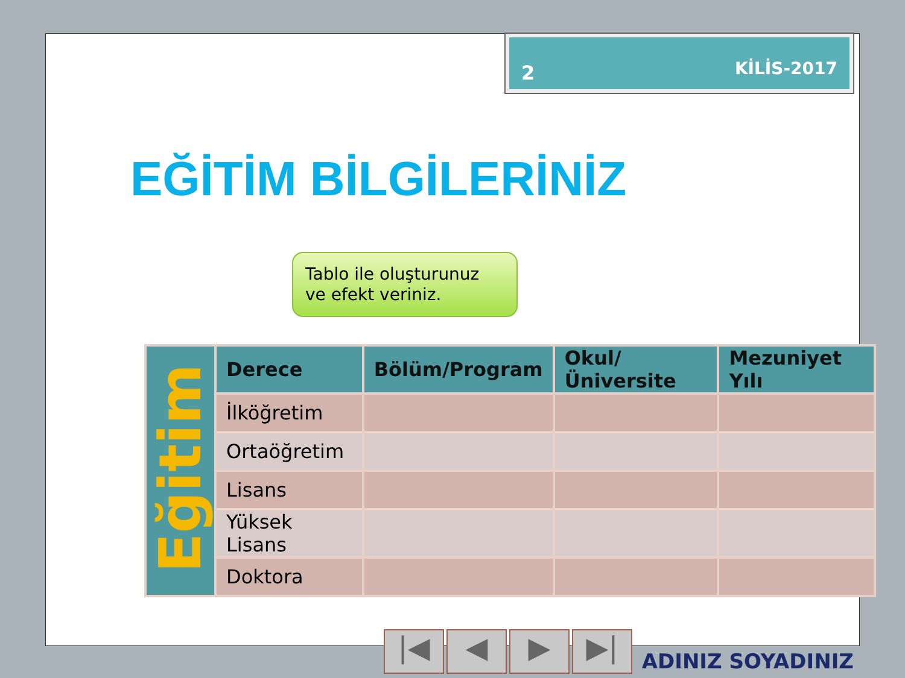2 KİLİS-2017
EĞİTİM BİLGİLERİNİZ
Tablo ile oluşturunuz ve efekt veriniz.
| Eğitim | Derece | Bölüm/Program | Okul/Üniversite | Mezuniyet Yılı |
| | İlköğretim | | | |
| | Ortaöğretim | | | |
| | Lisans | | | |
| | Yüksek Lisans | | | |
| | Doktora | | | |
|◀ ◀ ▶ ▶|
ADINIZ SOYADINIZ